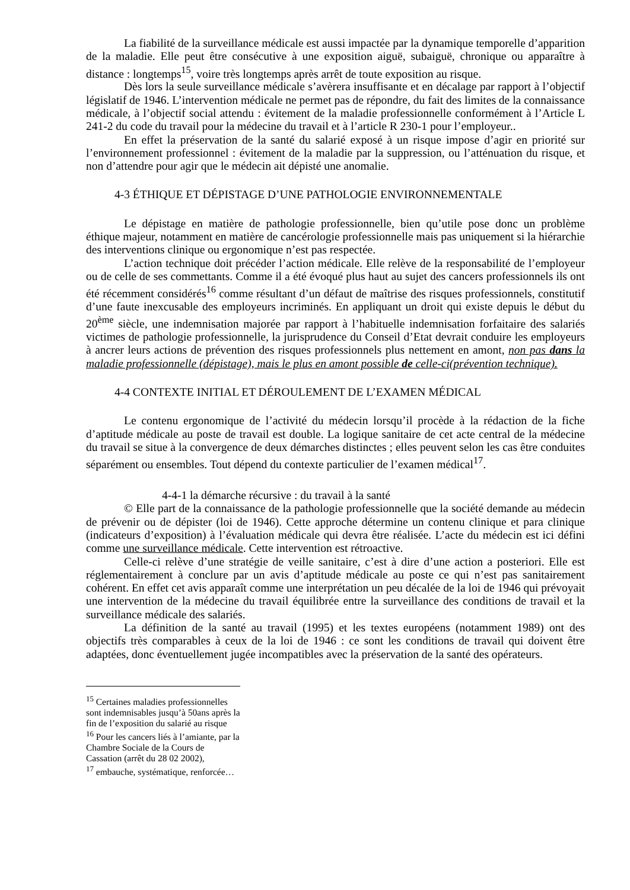La fiabilité de la surveillance médicale est aussi impactée par la dynamique temporelle d’apparition de la maladie. Elle peut être consécutive à une exposition aiguë, subaiguë, chronique ou apparaître à distance : longtemps<sup>15</sup>, voire très longtemps après arrêt de toute exposition au risque.
Dès lors la seule surveillance médicale s’avèrera insuffisante et en décalage par rapport à l’objectif législatif de 1946. L’intervention médicale ne permet pas de répondre, du fait des limites de la connaissance médicale, à l’objectif social attendu : évitement de la maladie professionnelle conformément à l’Article L 241-2 du code du travail pour la médecine du travail et à l’article R 230-1 pour l’employeur..
En effet la préservation de la santé du salarié exposé à un risque impose d’agir en priorité sur l’environnement professionnel : évitement de la maladie par la suppression, ou l’atténuation du risque, et non d’attendre pour agir que le médecin ait dépisté une anomalie.
4-3 ÉTHIQUE ET DÉPISTAGE D’UNE PATHOLOGIE ENVIRONNEMENTALE
Le dépistage en matière de pathologie professionnelle, bien qu’utile pose donc un problème éthique majeur, notamment en matière de cancérologie professionnelle mais pas uniquement si la hiérarchie des interventions clinique ou ergonomique n’est pas respectée.
L’action technique doit précéder l’action médicale. Elle relève de la responsabilité de l’employeur ou de celle de ses commettants. Comme il a été évoqué plus haut au sujet des cancers professionnels ils ont été récemment considérés<sup>16</sup> comme résultant d’un défaut de maîtrise des risques professionnels, constitutif d’une faute inexcusable des employeurs incriminés. En appliquant un droit qui existe depuis le début du 20<sup>ème</sup> siècle, une indemnisation majorée par rapport à l’habituelle indemnisation forfaitaire des salariés victimes de pathologie professionnelle, la jurisprudence du Conseil d’Etat devrait conduire les employeurs à ancrer leurs actions de prévention des risques professionnels plus nettement en amont, non pas dans la maladie professionnelle (dépistage), mais le plus en amont possible de celle-ci(prévention technique).
4-4 CONTEXTE INITIAL ET DÉROULEMENT DE L’EXAMEN MÉDICAL
Le contenu ergonomique de l’activité du médecin lorsqu’il procède à la rédaction de la fiche d’aptitude médicale au poste de travail est double. La logique sanitaire de cet acte central de la médecine du travail se situe à la convergence de deux démarches distinctes ; elles peuvent selon les cas être conduites séparément ou ensembles. Tout dépend du contexte particulier de l’examen médical<sup>17</sup>.
4-4-1 la démarche récursive : du travail à la santé
© Elle part de la connaissance de la pathologie professionnelle que la société demande au médecin de prévenir ou de dépister (loi de 1946). Cette approche détermine un contenu clinique et para clinique (indicateurs d’exposition) à l’évaluation médicale qui devra être réalisée. L’acte du médecin est ici défini comme une surveillance médicale. Cette intervention est rétroactive.
Celle-ci relève d’une stratégie de veille sanitaire, c’est à dire d’une action a posteriori. Elle est réglementairement à conclure par un avis d’aptitude médicale au poste ce qui n’est pas sanitairement cohérent. En effet cet avis apparaît comme une interprétation un peu décalée de la loi de 1946 qui prévoyait une intervention de la médecine du travail équilibrée entre la surveillance des conditions de travail et la surveillance médicale des salariés.
La définition de la santé au travail (1995) et les textes européens (notamment 1989) ont des objectifs très comparables à ceux de la loi de 1946 : ce sont les conditions de travail qui doivent être adaptées, donc éventuellement jugée incompatibles avec la préservation de la santé des opérateurs.
<sup>15</sup> Certaines maladies professionnelles sont indemnisables jusqu’à 50ans après la fin de l’exposition du salarié au risque
<sup>16</sup> Pour les cancers liés à l’amiante, par la Chambre Sociale de la Cours de Cassation (arrêt du 28 02 2002),
<sup>17</sup> embauche, systématique, renforcée…